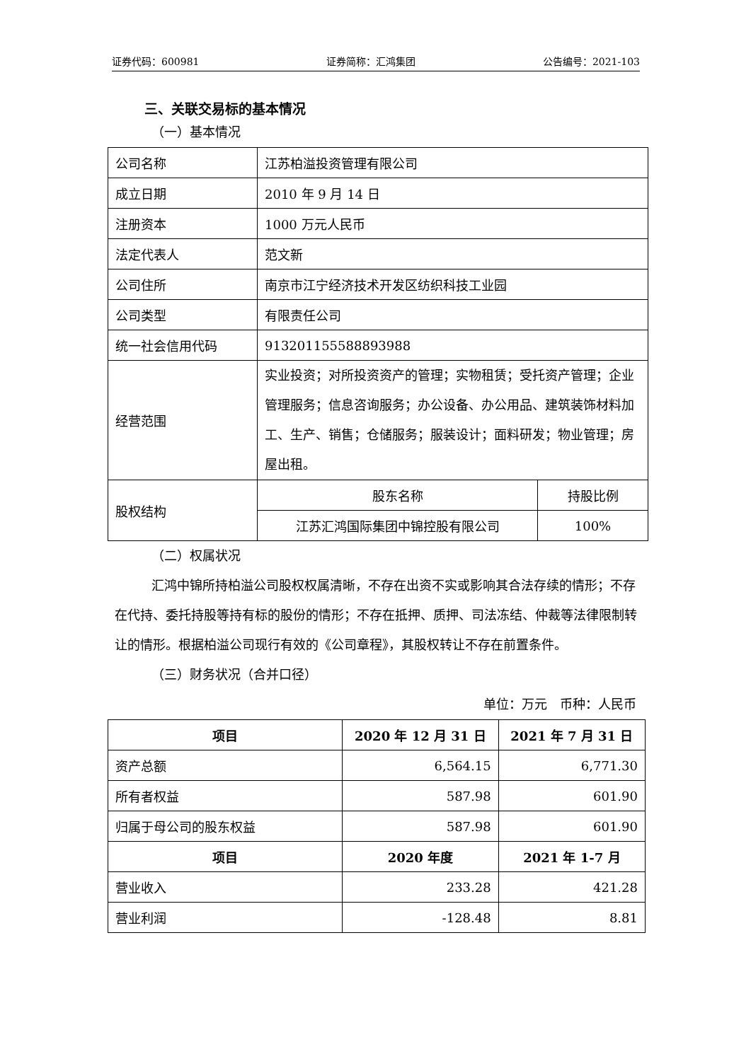证券代码：600981 证券简称：汇鸿集团 公告编号：2021-103
三、关联交易标的基本情况
（一）基本情况
| 公司名称 | 江苏柏溢投资管理有限公司 | |
| 成立日期 | 2010 年 9 月 14 日 | |
| 注册资本 | 1000 万元人民币 | |
| 法定代表人 | 范文新 | |
| 公司住所 | 南京市江宁经济技术开发区纺织科技工业园 | |
| 公司类型 | 有限责任公司 | |
| 统一社会信用代码 | 91320115558889398​8 | |
| 经营范围 | 实业投资；对所投资资产的管理；实物租赁；受托资产管理；企业管理服务；信息咨询服务；办公设备、办公用品、建筑装饰材料加工、生产、销售；仓储服务；服装设计；面料研发；物业管理；房屋出租。 | |
| 股权结构 | 股东名称 | 持股比例 |
| | 江苏汇鸿国际集团中锦控股有限公司 | 100% |
（二）权属状况
汇鸿中锦所持柏溢公司股权权属清晰，不存在出资不实或影响其合法存续的情形；不存在代持、委托持股等持有标的股份的情形；不存在抵押、质押、司法冻结、仲裁等法律限制转让的情形。根据柏溢公司现行有效的《公司章程》，其股权转让不存在前置条件。
（三）财务状况（合并口径）
单位：万元　币种：人民币
| 项目 | 2020 年 12 月 31 日 | 2021 年 7 月 31 日 |
| --- | --- | --- |
| 资产总额 | 6,564.15 | 6,771.30 |
| 所有者权益 | 587.98 | 601.90 |
| 归属于母公司的股东权益 | 587.98 | 601.90 |
| 项目 | 2020 年度 | 2021 年 1-7 月 |
| 营业收入 | 233.28 | 421.28 |
| 营业利润 | -128.48 | 8.81 |